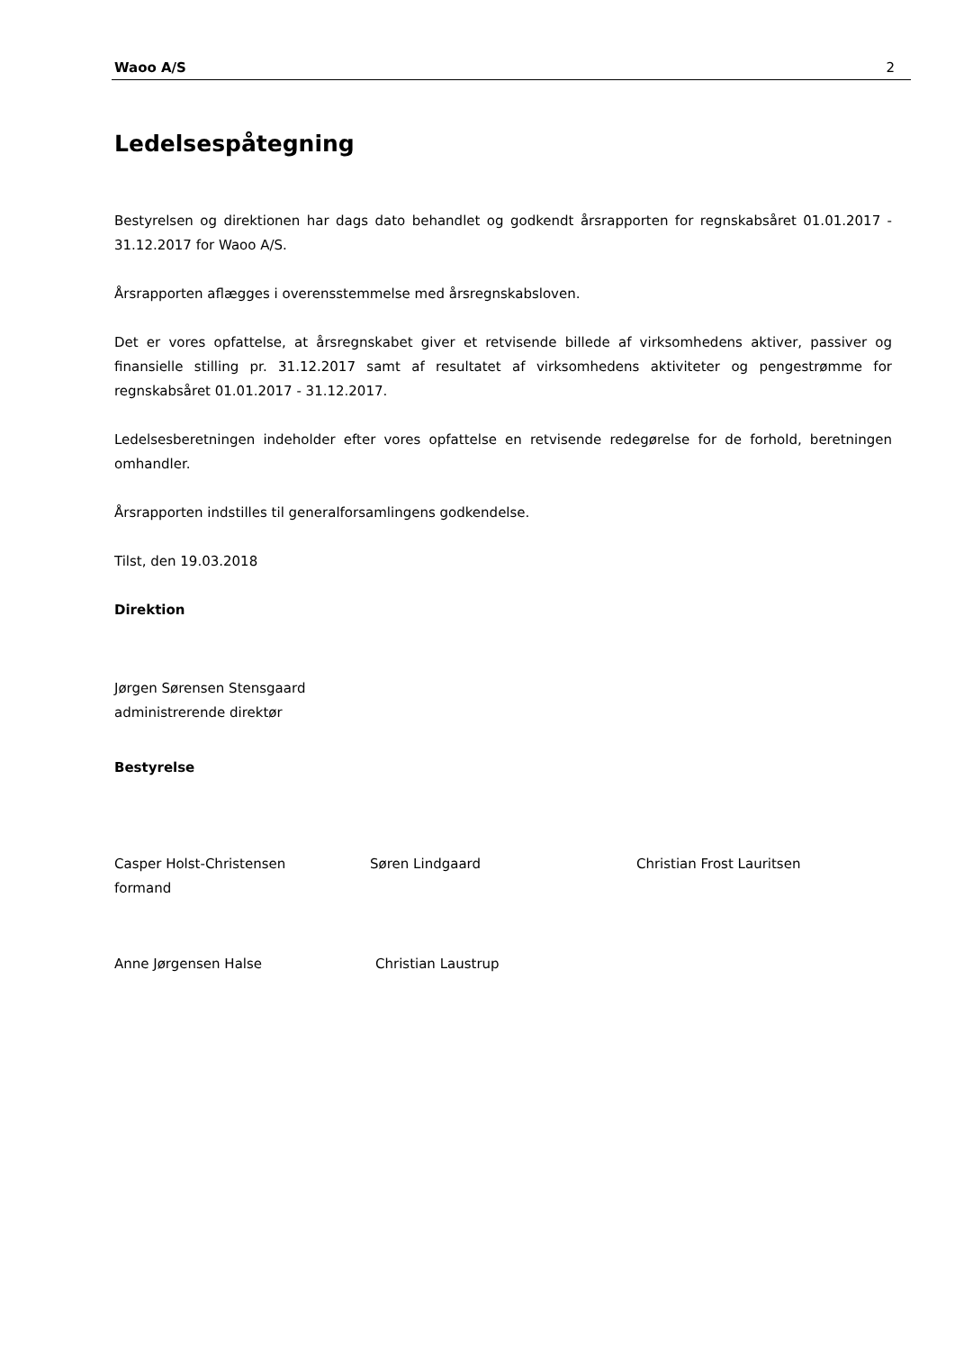Waoo A/S 2
Ledelsespåtegning
Bestyrelsen og direktionen har dags dato behandlet og godkendt årsrapporten for regnskabsåret 01.01.2017 - 31.12.2017 for Waoo A/S.
Årsrapporten aflægges i overensstemmelse med årsregnskabsloven.
Det er vores opfattelse, at årsregnskabet giver et retvisende billede af virksomhedens aktiver, passiver og finansielle stilling pr. 31.12.2017 samt af resultatet af virksomhedens aktiviteter og pengestrømme for regnskabsåret 01.01.2017 - 31.12.2017.
Ledelsesberetningen indeholder efter vores opfattelse en retvisende redegørelse for de forhold, beretningen omhandler.
Årsrapporten indstilles til generalforsamlingens godkendelse.
Tilst, den 19.03.2018
Direktion
Jørgen Sørensen Stensgaard
administrerende direktør
Bestyrelse
Casper Holst-Christensen
formand
Søren Lindgaard Christian Frost Lauritsen
Anne Jørgensen Halse Christian Laustrup